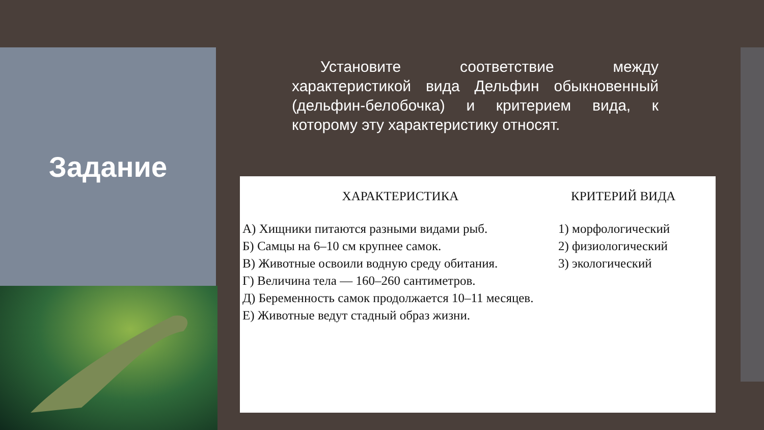Задание
Установите соответствие между характеристикой вида Дельфин обыкновенный (дельфин-белобочка) и критерием вида, к которому эту характеристику относят.
ХАРАКТЕРИСТИКА
А) Хищники питаются разными видами рыб.
Б) Самцы на 6–10 см крупнее самок.
В) Животные освоили водную среду обитания.
Г) Величина тела — 160–260 сантиметров.
Д) Беременность самок продолжается 10–11 месяцев.
Е) Животные ведут стадный образ жизни.
КРИТЕРИЙ ВИДА
1) морфологический
2) физиологический
3) экологический